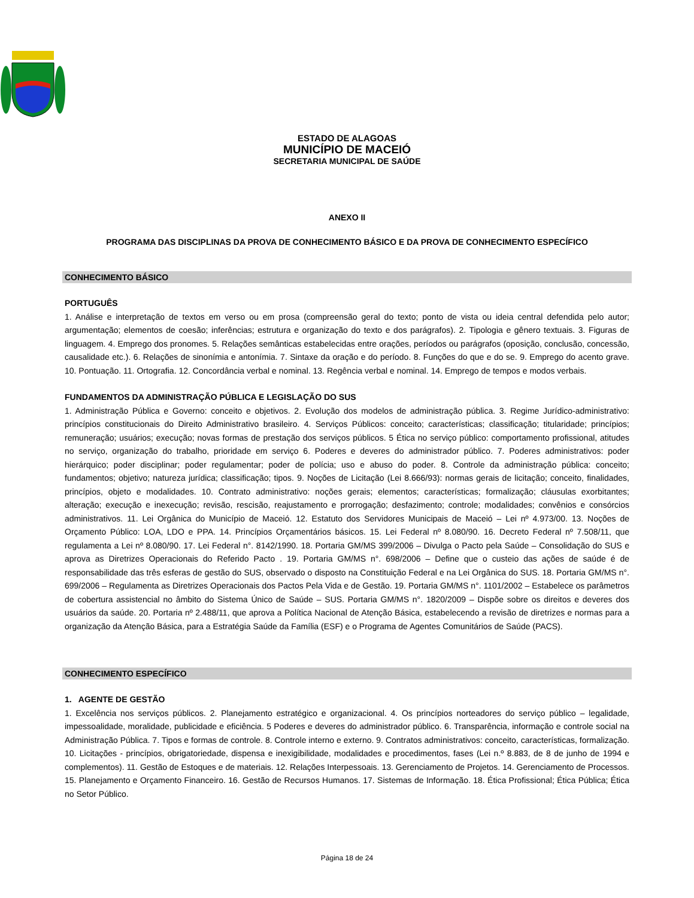ESTADO DE ALAGOAS
MUNICÍPIO DE MACEIÓ
SECRETARIA MUNICIPAL DE SAÚDE
ANEXO II
PROGRAMA DAS DISCIPLINAS DA PROVA DE CONHECIMENTO BÁSICO E DA PROVA DE CONHECIMENTO ESPECÍFICO
CONHECIMENTO BÁSICO
PORTUGUÊS
1. Análise e interpretação de textos em verso ou em prosa (compreensão geral do texto; ponto de vista ou ideia central defendida pelo autor; argumentação; elementos de coesão; inferências; estrutura e organização do texto e dos parágrafos). 2. Tipologia e gênero textuais. 3. Figuras de linguagem. 4. Emprego dos pronomes. 5. Relações semânticas estabelecidas entre orações, períodos ou parágrafos (oposição, conclusão, concessão, causalidade etc.). 6. Relações de sinonímia e antonímia. 7. Sintaxe da oração e do período. 8. Funções do que e do se. 9. Emprego do acento grave. 10. Pontuação. 11. Ortografia. 12. Concordância verbal e nominal. 13. Regência verbal e nominal. 14. Emprego de tempos e modos verbais.
FUNDAMENTOS DA ADMINISTRAÇÃO PÚBLICA E LEGISLAÇÃO DO SUS
1. Administração Pública e Governo: conceito e objetivos. 2. Evolução dos modelos de administração pública. 3. Regime Jurídico-administrativo: princípios constitucionais do Direito Administrativo brasileiro. 4. Serviços Públicos: conceito; características; classificação; titularidade; princípios; remuneração; usuários; execução; novas formas de prestação dos serviços públicos. 5 Ética no serviço público: comportamento profissional, atitudes no serviço, organização do trabalho, prioridade em serviço 6. Poderes e deveres do administrador público. 7. Poderes administrativos: poder hierárquico; poder disciplinar; poder regulamentar; poder de polícia; uso e abuso do poder. 8. Controle da administração pública: conceito; fundamentos; objetivo; natureza jurídica; classificação; tipos. 9. Noções de Licitação (Lei 8.666/93): normas gerais de licitação; conceito, finalidades, princípios, objeto e modalidades. 10. Contrato administrativo: noções gerais; elementos; características; formalização; cláusulas exorbitantes; alteração; execução e inexecução; revisão, rescisão, reajustamento e prorrogação; desfazimento; controle; modalidades; convênios e consórcios administrativos. 11. Lei Orgânica do Município de Maceió. 12. Estatuto dos Servidores Municipais de Maceió – Lei nº 4.973/00. 13. Noções de Orçamento Público: LOA, LDO e PPA. 14. Princípios Orçamentários básicos. 15. Lei Federal nº 8.080/90. 16. Decreto Federal nº 7.508/11, que regulamenta a Lei nº 8.080/90. 17. Lei Federal n°. 8142/1990. 18. Portaria GM/MS 399/2006 – Divulga o Pacto pela Saúde – Consolidação do SUS e aprova as Diretrizes Operacionais do Referido Pacto . 19. Portaria GM/MS n°. 698/2006 – Define que o custeio das ações de saúde é de responsabilidade das três esferas de gestão do SUS, observado o disposto na Constituição Federal e na Lei Orgânica do SUS. 18. Portaria GM/MS n°. 699/2006 – Regulamenta as Diretrizes Operacionais dos Pactos Pela Vida e de Gestão. 19. Portaria GM/MS n°. 1101/2002 – Estabelece os parâmetros de cobertura assistencial no âmbito do Sistema Único de Saúde – SUS. Portaria GM/MS n°. 1820/2009 – Dispõe sobre os direitos e deveres dos usuários da saúde. 20. Portaria nº 2.488/11, que aprova a Política Nacional de Atenção Básica, estabelecendo a revisão de diretrizes e normas para a organização da Atenção Básica, para a Estratégia Saúde da Família (ESF) e o Programa de Agentes Comunitários de Saúde (PACS).
CONHECIMENTO ESPECÍFICO
1. AGENTE DE GESTÃO
1. Excelência nos serviços públicos. 2. Planejamento estratégico e organizacional. 4. Os princípios norteadores do serviço público – legalidade, impessoalidade, moralidade, publicidade e eficiência. 5 Poderes e deveres do administrador público. 6. Transparência, informação e controle social na Administração Pública. 7. Tipos e formas de controle. 8. Controle interno e externo. 9. Contratos administrativos: conceito, características, formalização. 10. Licitações - princípios, obrigatoriedade, dispensa e inexigibilidade, modalidades e procedimentos, fases (Lei n.º 8.883, de 8 de junho de 1994 e complementos). 11. Gestão de Estoques e de materiais. 12. Relações Interpessoais. 13. Gerenciamento de Projetos. 14. Gerenciamento de Processos. 15. Planejamento e Orçamento Financeiro. 16. Gestão de Recursos Humanos. 17. Sistemas de Informação. 18. Ética Profissional; Ética Pública; Ética no Setor Público.
Página 18 de 24